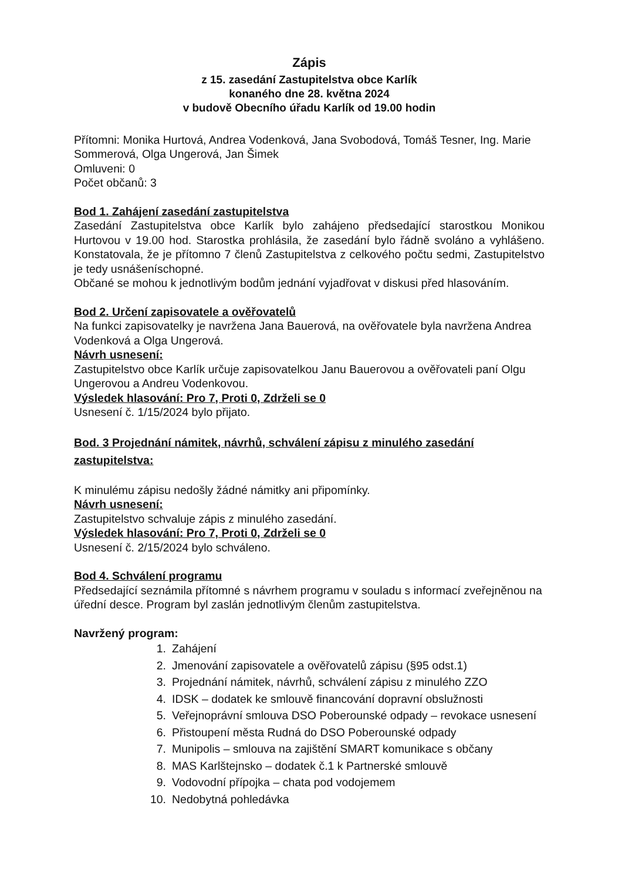Zápis
z 15. zasedání Zastupitelstva obce Karlík
konaného dne 28. května 2024
v budově Obecního úřadu Karlík od 19.00 hodin
Přítomni: Monika Hurtová, Andrea Vodenková, Jana Svobodová, Tomáš Tesner, Ing. Marie Sommerová, Olga Ungerová, Jan Šimek
Omluveni: 0
Počet občanů: 3
Bod 1. Zahájení zasedání zastupitelstva
Zasedání Zastupitelstva obce Karlík bylo zahájeno předsedající starostkou Monikou Hurtovou v 19.00 hod. Starostka prohlásila, že zasedání bylo řádně svoláno a vyhlášeno. Konstatovala, že je přítomno 7 členů Zastupitelstva z celkového počtu sedmi, Zastupitelstvo je tedy usnášeníschopné.
Občané se mohou k jednotlivým bodům jednání vyjadřovat v diskusi před hlasováním.
Bod 2. Určení zapisovatele a ověřovatelů
Na funkci zapisovatelky je navržena Jana Bauerová, na ověřovatele byla navržena Andrea Vodenková a Olga Ungerová.
Návrh usnesení:
Zastupitelstvo obce Karlík určuje zapisovatelkou Janu Bauerovou a ověřovateli paní Olgu Ungerovou a Andreu Vodenkovou.
Výsledek hlasování: Pro 7, Proti 0, Zdrželi se 0
Usnesení č. 1/15/2024 bylo přijato.
Bod. 3 Projednání námitek, návrhů, schválení zápisu z minulého zasedání zastupitelstva:
K minulému zápisu nedošly žádné námitky ani připomínky.
Návrh usnesení:
Zastupitelstvo schvaluje zápis z minulého zasedání.
Výsledek hlasování: Pro 7, Proti 0, Zdrželi se 0
Usnesení č. 2/15/2024 bylo schváleno.
Bod 4. Schválení programu
Předsedající seznámila přítomné s návrhem programu v souladu s informací zveřejněnou na úřední desce. Program byl zaslán jednotlivým členům zastupitelstva.
Navržený program:
1. Zahájení
2. Jmenování zapisovatele a ověřovatelů zápisu (§95 odst.1)
3. Projednání námitek, návrhů, schválení zápisu z minulého ZZO
4. IDSK – dodatek ke smlouvě financování dopravní obslužnosti
5. Veřejnoprávní smlouva DSO Poberounské odpady – revokace usnesení
6. Přistoupení města Rudná do DSO Poberounské odpady
7. Munipolis – smlouva na zajištění SMART komunikace s občany
8. MAS Karlštejnsko – dodatek č.1 k Partnerské smlouvě
9. Vodovodní přípojka – chata pod vodojemem
10. Nedobytná pohledávka